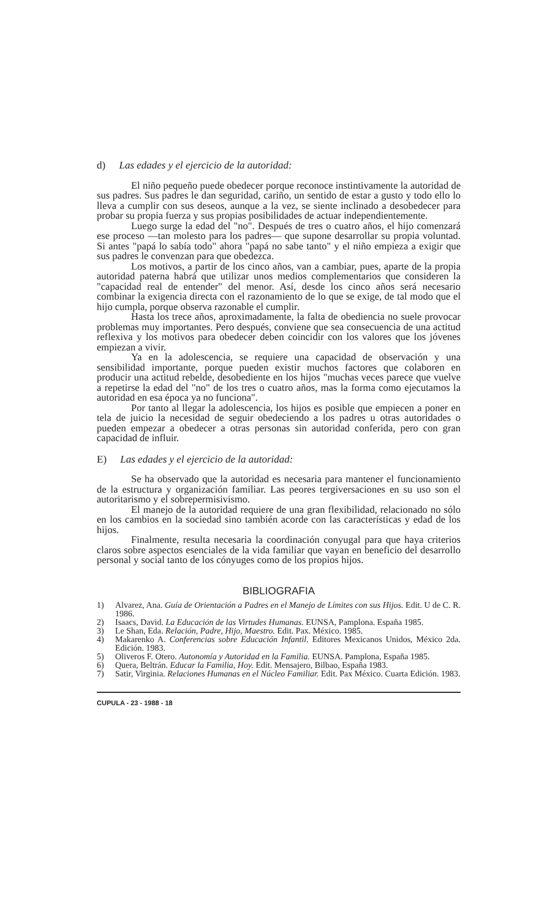d) Las edades y el ejercicio de la autoridad:
El niño pequeño puede obedecer porque reconoce instintivamente la autoridad de sus padres. Sus padres le dan seguridad, cariño, un sentido de estar a gusto y todo ello lo lleva a cumplir con sus deseos, aunque a la vez, se siente inclinado a desobedecer para probar su propia fuerza y sus propias posibilidades de actuar independientemente.
Luego surge la edad del "no". Después de tres o cuatro años, el hijo comenzará ese proceso —tan molesto para los padres— que supone desarrollar su propia voluntad. Si antes "papá lo sabía todo" ahora "papá no sabe tanto" y el niño empieza a exigir que sus padres le convenzan para que obedezca.
Los motivos, a partir de los cinco años, van a cambiar, pues, aparte de la propia autoridad paterna habrá que utilizar unos medios complementarios que consideren la "capacidad real de entender" del menor. Así, desde los cinco años será necesario combinar la exigencia directa con el razonamiento de lo que se exige, de tal modo que el hijo cumpla, porque observa razonable el cumplir.
Hasta los trece años, aproximadamente, la falta de obediencia no suele provocar problemas muy importantes. Pero después, conviene que sea consecuencia de una actitud reflexiva y los motivos para obedecer deben coincidir con los valores que los jóvenes empiezan a vivir.
Ya en la adolescencia, se requiere una capacidad de observación y una sensibilidad importante, porque pueden existir muchos factores que colaboren en producir una actitud rebelde, desobediente en los hijos "muchas veces parece que vuelve a repetirse la edad del "no" de los tres o cuatro años, mas la forma como ejecutamos la autoridad en esa época ya no funciona".
Por tanto al llegar la adolescencia, los hijos es posible que empiecen a poner en tela de juicio la necesidad de seguir obedeciendo a los padres u otras autoridades o pueden empezar a obedecer a otras personas sin autoridad conferida, pero con gran capacidad de influir.
E) Las edades y el ejercicio de la autoridad:
Se ha observado que la autoridad es necesaria para mantener el funcionamiento de la estructura y organización familiar. Las peores tergiversaciones en su uso son el autoritarismo y el sobrepermisivismo.
El manejo de la autoridad requiere de una gran flexibilidad, relacionado no sólo en los cambios en la sociedad sino también acorde con las características y edad de los hijos.
Finalmente, resulta necesaria la coordinación conyugal para que haya criterios claros sobre aspectos esenciales de la vida familiar que vayan en beneficio del desarrollo personal y social tanto de los cónyuges como de los propios hijos.
BIBLIOGRAFIA
1) Alvarez, Ana. Guía de Orientación a Padres en el Manejo de Límites con sus Hijos. Edit. U de C. R. 1986.
2) Isaacs, David. La Educación de las Virtudes Humanas. EUNSA, Pamplona. España 1985.
3) Le Shan, Eda. Relación, Padre, Hijo, Maestro. Edit. Pax. México. 1985.
4) Makarenko A. Conferencias sobre Educación Infantil. Editores Mexicanos Unidos, México 2da. Edición. 1983.
5) Oliveros F. Otero. Autonomía y Autoridad en la Familia. EUNSA. Pamplona, España 1985.
6) Quera, Beltrán. Educar la Familia, Hoy. Edit. Mensajero, Bilbao, España 1983.
7) Satir, Virginia. Relaciones Humanas en el Núcleo Familiar. Edit. Pax México. Cuarta Edición. 1983.
CUPULA - 23 - 1988 - 18